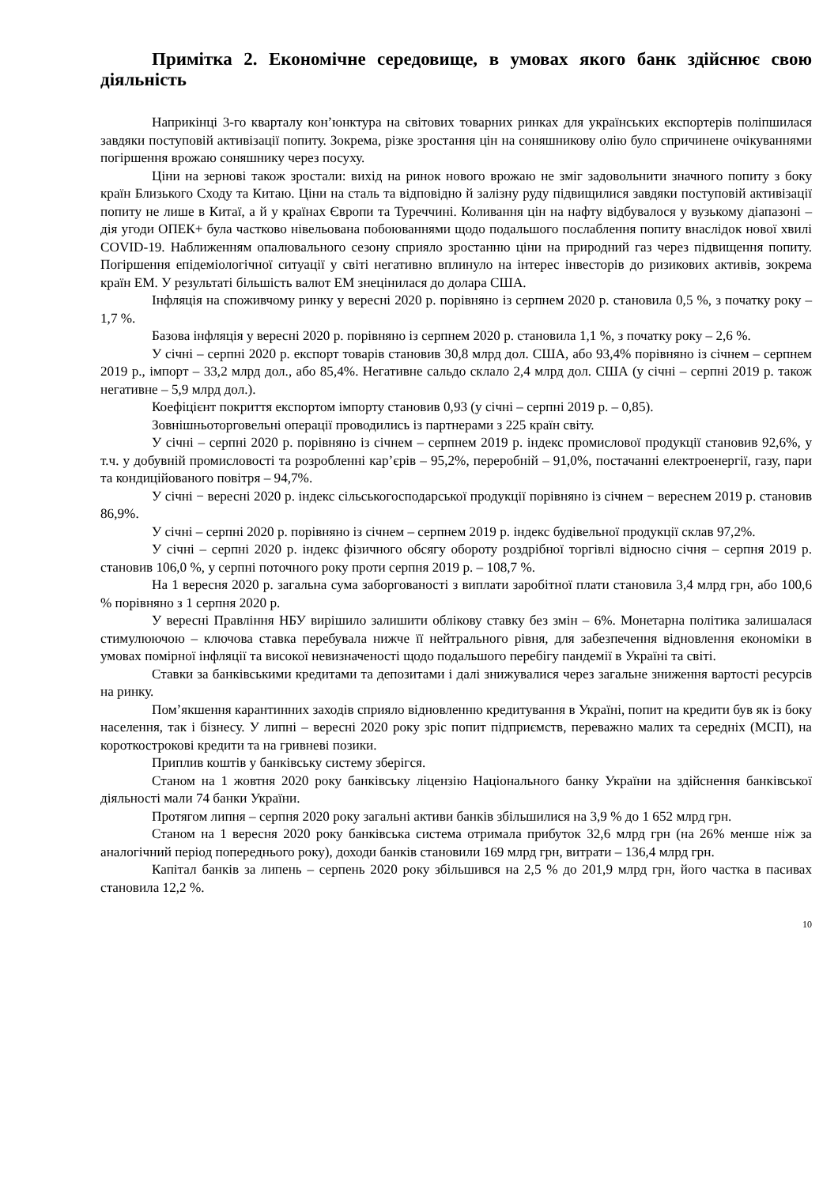Примітка 2. Економічне середовище, в умовах якого банк здійснює свою діяльність
Наприкінці 3-го кварталу кон’юнктура на світових товарних ринках для українських експортерів поліпшилася завдяки поступовій активізації попиту. Зокрема, різке зростання цін на соняшникову олію було спричинене очікуваннями погіршення врожаю соняшнику через посуху.
Ціни на зернові також зростали: вихід на ринок нового врожаю не зміг задовольнити значного попиту з боку країн Близького Сходу та Китаю. Ціни на сталь та відповідно й залізну руду підвищилися завдяки поступовій активізації попиту не лише в Китаї, а й у країнах Європи та Туреччині. Коливання цін на нафту відбувалося у вузькому діапазоні – дія угоди ОПЕК+ була частково нівельована побоюваннями щодо подальшого послаблення попиту внаслідок нової хвилі COVID-19. Наближенням опалювального сезону сприяло зростанню ціни на природний газ через підвищення попиту. Погіршення епідеміологічної ситуації у світі негативно вплинуло на інтерес інвесторів до ризикових активів, зокрема країн ЕМ. У результаті більшість валют ЕМ знецінилася до долара США.
Інфляція на споживчому ринку у вересні 2020 р. порівняно із серпнем 2020 р. становила 0,5 %, з початку року – 1,7 %.
Базова інфляція у вересні 2020 р. порівняно із серпнем 2020 р. становила 1,1 %, з початку року – 2,6 %.
У січні – серпні 2020 р. експорт товарів становив 30,8 млрд дол. США, або 93,4% порівняно із січнем – серпнем 2019 р., імпорт – 33,2 млрд дол., або 85,4%. Негативне сальдо склало 2,4 млрд дол. США (у січні – серпні 2019 р. також негативне – 5,9 млрд дол.).
Коефіцієнт покриття експортом імпорту становив 0,93 (у січні – серпні 2019 р. – 0,85).
Зовнішньоторговельні операції проводились із партнерами з 225 країн світу.
У січні – серпні 2020 р. порівняно із січнем – серпнем 2019 р. індекс промислової продукції становив 92,6%, у т.ч. у добувній промисловості та розробленні кар’єрів – 95,2%, переробній – 91,0%, постачанні електроенергії, газу, пари та кондиційованого повітря – 94,7%.
У січні − вересні 2020 р. індекс сільськогосподарської продукції порівняно із січнем − вереснем 2019 р. становив 86,9%.
У січні – серпні 2020 р. порівняно із січнем – серпнем 2019 р. індекс будівельної продукції склав 97,2%.
У січні – серпні 2020 р. індекс фізичного обсягу обороту роздрібної торгівлі відносно січня – серпня 2019 р. становив 106,0 %, у серпні поточного року проти серпня 2019 р. – 108,7 %.
На 1 вересня 2020 р. загальна сума заборгованості з виплати заробітної плати становила 3,4 млрд грн, або 100,6 % порівняно з 1 серпня 2020 р.
У вересні Правління НБУ вирішило залишити облікову ставку без змін – 6%. Монетарна політика залишалася стимулюючою – ключова ставка перебувала нижче її нейтрального рівня, для забезпечення відновлення економіки в умовах помірної інфляції та високої невизначеності щодо подальшого перебігу пандемії в Україні та світі.
Ставки за банківськими кредитами та депозитами і далі знижувалися через загальне зниження вартості ресурсів на ринку.
Пом’якшення карантинних заходів сприяло відновленню кредитування в Україні, попит на кредити був як із боку населення, так і бізнесу. У липні – вересні 2020 року зріс попит підприємств, переважно малих та середніх (МСП), на короткострокові кредити та на гривневі позики.
Приплив коштів у банківську систему зберігся.
Станом на 1 жовтня 2020 року банківську ліцензію Національного банку України на здійснення банківської діяльності мали 74 банки України.
Протягом липня – серпня 2020 року загальні активи банків збільшилися на 3,9 % до 1 652 млрд грн.
Станом на 1 вересня 2020 року банківська система отримала прибуток 32,6 млрд грн (на 26% менше ніж за аналогічний період попереднього року), доходи банків становили 169 млрд грн, витрати – 136,4 млрд грн.
Капітал банків за липень – серпень 2020 року збільшився на 2,5 % до 201,9 млрд грн, його частка в пасивах становила 12,2 %.
10